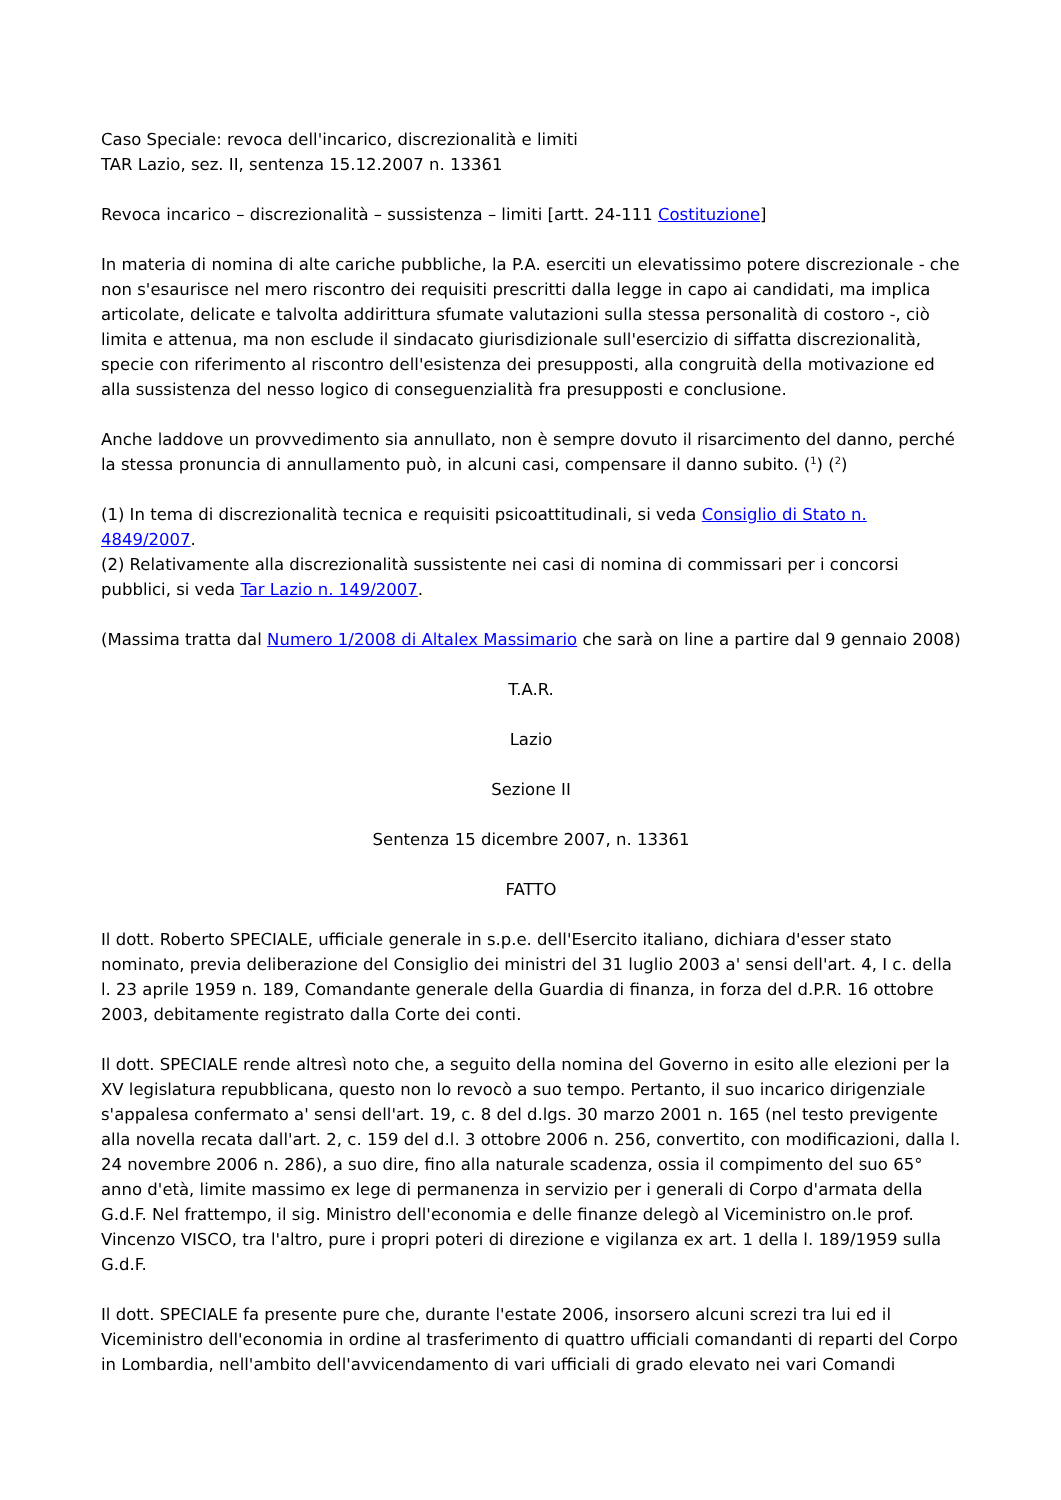Caso Speciale: revoca dell'incarico, discrezionalità e limiti
TAR Lazio, sez. II, sentenza 15.12.2007 n. 13361
Revoca incarico – discrezionalità – sussistenza – limiti [artt. 24-111 Costituzione]
In materia di nomina di alte cariche pubbliche, la P.A. eserciti un elevatissimo potere discrezionale - che non s'esaurisce nel mero riscontro dei requisiti prescritti dalla legge in capo ai candidati, ma implica articolate, delicate e talvolta addirittura sfumate valutazioni sulla stessa personalità di costoro -, ciò limita e attenua, ma non esclude il sindacato giurisdizionale sull'esercizio di siffatta discrezionalità, specie con riferimento al riscontro dell'esistenza dei presupposti, alla congruità della motivazione ed alla sussistenza del nesso logico di conseguenzialità fra presupposti e conclusione.
Anche laddove un provvedimento sia annullato, non è sempre dovuto il risarcimento del danno, perché la stessa pronuncia di annullamento può, in alcuni casi, compensare il danno subito. (<sup>1</sup>) (<sup>2</sup>)
(1) In tema di discrezionalità tecnica e requisiti psicoattitudinali, si veda Consiglio di Stato n. 4849/2007.
(2) Relativamente alla discrezionalità sussistente nei casi di nomina di commissari per i concorsi pubblici, si veda Tar Lazio n. 149/2007.
(Massima tratta dal Numero 1/2008 di Altalex Massimario che sarà on line a partire dal 9 gennaio 2008)
T.A.R.
Lazio
Sezione II
Sentenza 15 dicembre 2007, n. 13361
FATTO
Il dott. Roberto SPECIALE, ufficiale generale in s.p.e. dell'Esercito italiano, dichiara d'esser stato nominato, previa deliberazione del Consiglio dei ministri del 31 luglio 2003 a' sensi dell'art. 4, I c. della l. 23 aprile 1959 n. 189, Comandante generale della Guardia di finanza, in forza del d.P.R. 16 ottobre 2003, debitamente registrato dalla Corte dei conti.
Il dott. SPECIALE rende altresì noto che, a seguito della nomina del Governo in esito alle elezioni per la XV legislatura repubblicana, questo non lo revocò a suo tempo. Pertanto, il suo incarico dirigenziale s'appalesa confermato a' sensi dell'art. 19, c. 8 del d.lgs. 30 marzo 2001 n. 165 (nel testo previgente alla novella recata dall'art. 2, c. 159 del d.l. 3 ottobre 2006 n. 256, convertito, con modificazioni, dalla l. 24 novembre 2006 n. 286), a suo dire, fino alla naturale scadenza, ossia il compimento del suo 65° anno d'età, limite massimo ex lege di permanenza in servizio per i generali di Corpo d'armata della G.d.F. Nel frattempo, il sig. Ministro dell'economia e delle finanze delegò al Viceministro on.le prof. Vincenzo VISCO, tra l'altro, pure i propri poteri di direzione e vigilanza ex art. 1 della l. 189/1959 sulla G.d.F.
Il dott. SPECIALE fa presente pure che, durante l'estate 2006, insorsero alcuni screzi tra lui ed il Viceministro dell'economia in ordine al trasferimento di quattro ufficiali comandanti di reparti del Corpo in Lombardia, nell'ambito dell'avvicendamento di vari ufficiali di grado elevato nei vari Comandi